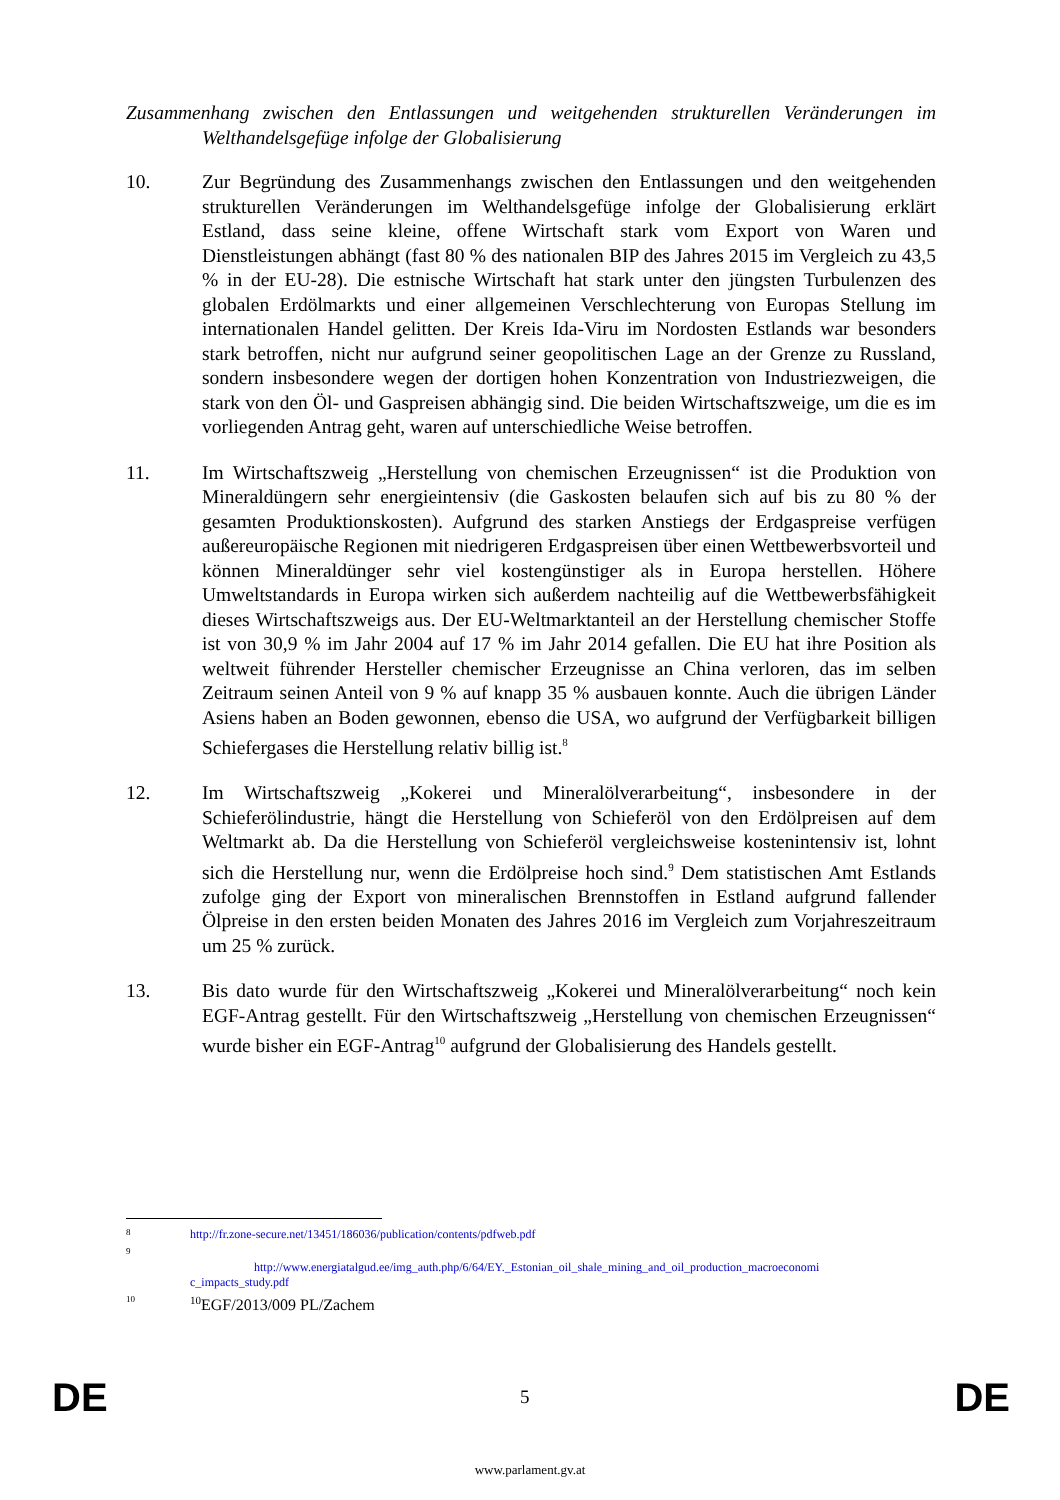Zusammenhang zwischen den Entlassungen und weitgehenden strukturellen Veränderungen im Welthandelsgefüge infolge der Globalisierung
10. Zur Begründung des Zusammenhangs zwischen den Entlassungen und den weitgehenden strukturellen Veränderungen im Welthandelsgefüge infolge der Globalisierung erklärt Estland, dass seine kleine, offene Wirtschaft stark vom Export von Waren und Dienstleistungen abhängt (fast 80 % des nationalen BIP des Jahres 2015 im Vergleich zu 43,5 % in der EU-28). Die estnische Wirtschaft hat stark unter den jüngsten Turbulenzen des globalen Erdölmarkts und einer allgemeinen Verschlechterung von Europas Stellung im internationalen Handel gelitten. Der Kreis Ida-Viru im Nordosten Estlands war besonders stark betroffen, nicht nur aufgrund seiner geopolitischen Lage an der Grenze zu Russland, sondern insbesondere wegen der dortigen hohen Konzentration von Industriezweigen, die stark von den Öl- und Gaspreisen abhängig sind. Die beiden Wirtschaftszweige, um die es im vorliegenden Antrag geht, waren auf unterschiedliche Weise betroffen.
11. Im Wirtschaftszweig „Herstellung von chemischen Erzeugnissen“ ist die Produktion von Mineraldüngern sehr energieintensiv (die Gaskosten belaufen sich auf bis zu 80 % der gesamten Produktionskosten). Aufgrund des starken Anstiegs der Erdgaspreise verfügen außereuropäische Regionen mit niedrigeren Erdgaspreisen über einen Wettbewerbsvorteil und können Mineraldünger sehr viel kostengünstiger als in Europa herstellen. Höhere Umweltstandards in Europa wirken sich außerdem nachteilig auf die Wettbewerbsfähigkeit dieses Wirtschaftszweigs aus. Der EU-Weltmarktanteil an der Herstellung chemischer Stoffe ist von 30,9 % im Jahr 2004 auf 17 % im Jahr 2014 gefallen. Die EU hat ihre Position als weltweit führender Hersteller chemischer Erzeugnisse an China verloren, das im selben Zeitraum seinen Anteil von 9 % auf knapp 35 % ausbauen konnte. Auch die übrigen Länder Asiens haben an Boden gewonnen, ebenso die USA, wo aufgrund der Verfügbarkeit billigen Schiefergases die Herstellung relativ billig ist.<sup>8</sup>
12. Im Wirtschaftszweig „Kokerei und Mineralölverarbeitung“, insbesondere in der Schieferölindustrie, hängt die Herstellung von Schieferöl von den Erdölpreisen auf dem Weltmarkt ab. Da die Herstellung von Schieferöl vergleichsweise kostenintensiv ist, lohnt sich die Herstellung nur, wenn die Erdölpreise hoch sind.<sup>9</sup> Dem statistischen Amt Estlands zufolge ging der Export von mineralischen Brennstoffen in Estland aufgrund fallender Ölpreise in den ersten beiden Monaten des Jahres 2016 im Vergleich zum Vorjahreszeitraum um 25 % zurück.
13. Bis dato wurde für den Wirtschaftszweig „Kokerei und Mineralölverarbeitung“ noch kein EGF-Antrag gestellt. Für den Wirtschaftszweig „Herstellung von chemischen Erzeugnissen“ wurde bisher ein EGF-Antrag<sup>10</sup> aufgrund der Globalisierung des Handels gestellt.
8
http://fr.zone-secure.net/13451/186036/publication/contents/pdfweb.pdf
9
http://www.energiatalgud.ee/img_auth.php/6/64/EY._Estonian_oil_shale_mining_and_oil_production_macroeconomi
c_impacts_study.pdf
10
<sup>10</sup> EGF/2013/009 PL/Zachem
DE 5 DE
www.parlament.gv.at